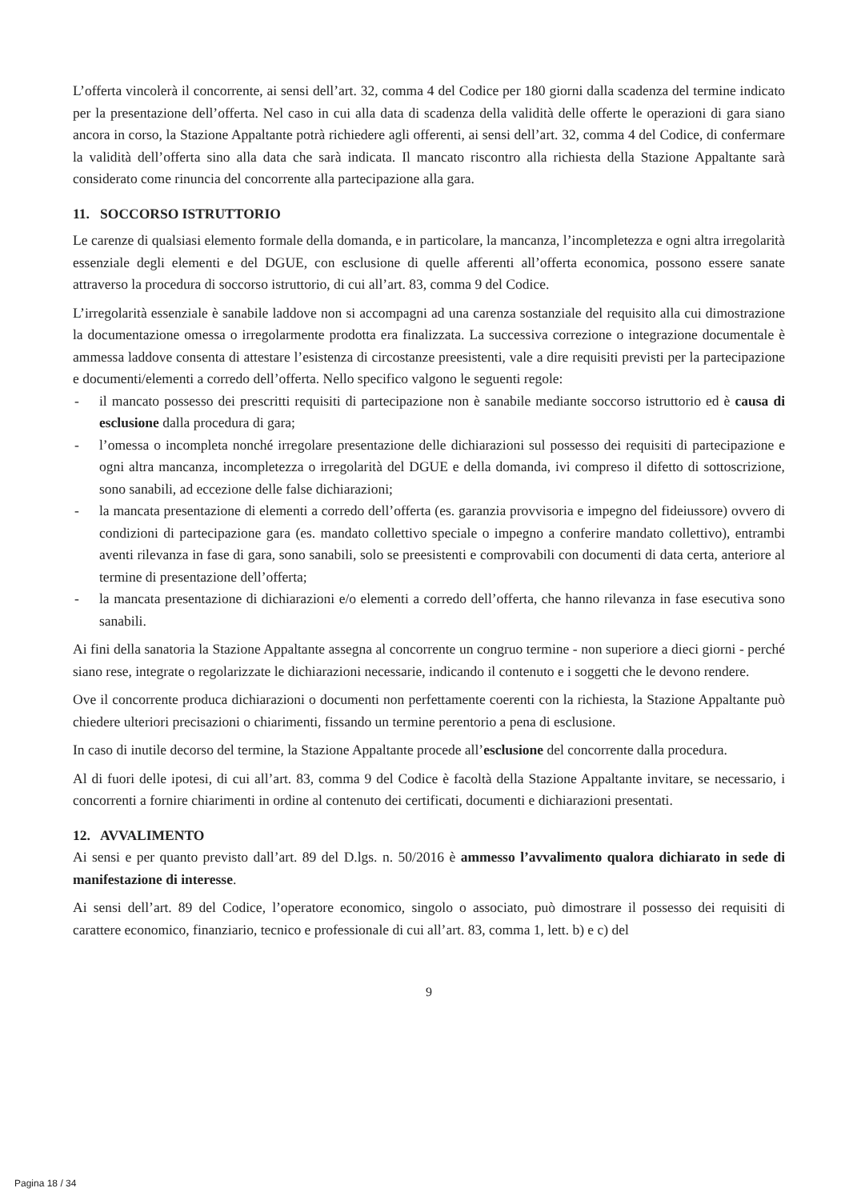L’offerta vincolerà il concorrente, ai sensi dell’art. 32, comma 4 del Codice per 180 giorni dalla scadenza del termine indicato per la presentazione dell’offerta. Nel caso in cui alla data di scadenza della validità delle offerte le operazioni di gara siano ancora in corso, la Stazione Appaltante potrà richiedere agli offerenti, ai sensi dell’art. 32, comma 4 del Codice, di confermare la validità dell’offerta sino alla data che sarà indicata. Il mancato riscontro alla richiesta della Stazione Appaltante sarà considerato come rinuncia del concorrente alla partecipazione alla gara.
11. SOCCORSO ISTRUTTORIO
Le carenze di qualsiasi elemento formale della domanda, e in particolare, la mancanza, l’incompletezza e ogni altra irregolarità essenziale degli elementi e del DGUE, con esclusione di quelle afferenti all’offerta economica, possono essere sanate attraverso la procedura di soccorso istruttorio, di cui all’art. 83, comma 9 del Codice.
L’irregolarità essenziale è sanabile laddove non si accompagni ad una carenza sostanziale del requisito alla cui dimostrazione la documentazione omessa o irregolarmente prodotta era finalizzata. La successiva correzione o integrazione documentale è ammessa laddove consenta di attestare l’esistenza di circostanze preesistenti, vale a dire requisiti previsti per la partecipazione e documenti/elementi a corredo dell’offerta. Nello specifico valgono le seguenti regole:
- il mancato possesso dei prescritti requisiti di partecipazione non è sanabile mediante soccorso istruttorio ed è causa di esclusione dalla procedura di gara;
- l’omessa o incompleta nonché irregolare presentazione delle dichiarazioni sul possesso dei requisiti di partecipazione e ogni altra mancanza, incompletezza o irregolarità del DGUE e della domanda, ivi compreso il difetto di sottoscrizione, sono sanabili, ad eccezione delle false dichiarazioni;
- la mancata presentazione di elementi a corredo dell’offerta (es. garanzia provvisoria e impegno del fideiussore) ovvero di condizioni di partecipazione gara (es. mandato collettivo speciale o impegno a conferire mandato collettivo), entrambi aventi rilevanza in fase di gara, sono sanabili, solo se preesistenti e comprovabili con documenti di data certa, anteriore al termine di presentazione dell’offerta;
- la mancata presentazione di dichiarazioni e/o elementi a corredo dell’offerta, che hanno rilevanza in fase esecutiva sono sanabili.
Ai fini della sanatoria la Stazione Appaltante assegna al concorrente un congruo termine - non superiore a dieci giorni - perché siano rese, integrate o regolarizzate le dichiarazioni necessarie, indicando il contenuto e i soggetti che le devono rendere.
Ove il concorrente produca dichiarazioni o documenti non perfettamente coerenti con la richiesta, la Stazione Appaltante può chiedere ulteriori precisazioni o chiarimenti, fissando un termine perentorio a pena di esclusione.
In caso di inutile decorso del termine, la Stazione Appaltante procede all’esclusione del concorrente dalla procedura.
Al di fuori delle ipotesi, di cui all’art. 83, comma 9 del Codice è facoltà della Stazione Appaltante invitare, se necessario, i concorrenti a fornire chiarimenti in ordine al contenuto dei certificati, documenti e dichiarazioni presentati.
12. AVVALIMENTO
Ai sensi e per quanto previsto dall’art. 89 del D.lgs. n. 50/2016 è ammesso l’avvalimento qualora dichiarato in sede di manifestazione di interesse.
Ai sensi dell’art. 89 del Codice, l’operatore economico, singolo o associato, può dimostrare il possesso dei requisiti di carattere economico, finanziario, tecnico e professionale di cui all’art. 83, comma 1, lett. b) e c) del
9
Pagina 18 / 34